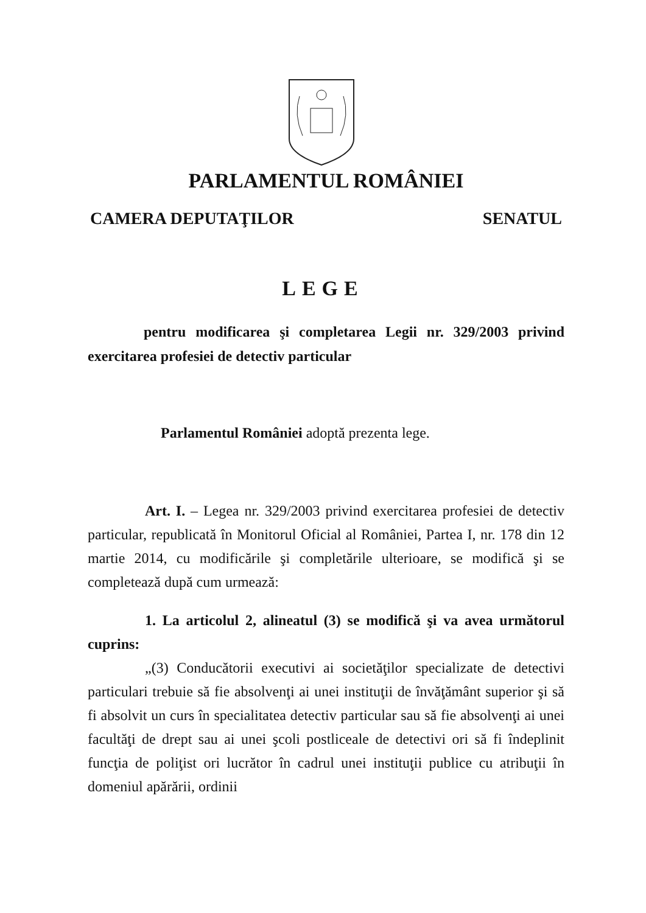PARLAMENTUL ROMÂNIEI
CAMERA DEPUTAŢILOR SENATUL
LEGE
pentru modificarea şi completarea Legii nr. 329/2003 privind exercitarea profesiei de detectiv particular
Parlamentul României adoptă prezenta lege.
Art. I. – Legea nr. 329/2003 privind exercitarea profesiei de detectiv particular, republicată în Monitorul Oficial al României, Partea I, nr. 178 din 12 martie 2014, cu modificările şi completările ulterioare, se modifică şi se completează după cum urmează:
1. La articolul 2, alineatul (3) se modifică şi va avea următorul cuprins:
„(3) Conducătorii executivi ai societăţilor specializate de detectivi particulari trebuie să fie absolvenţi ai unei instituţii de învăţământ superior şi să fi absolvit un curs în specialitatea detectiv particular sau să fie absolvenţi ai unei facultăţi de drept sau ai unei şcoli postliceale de detectivi ori să fi îndeplinit funcţia de poliţist ori lucrător în cadrul unei instituţii publice cu atribuţii în domeniul apărării, ordinii